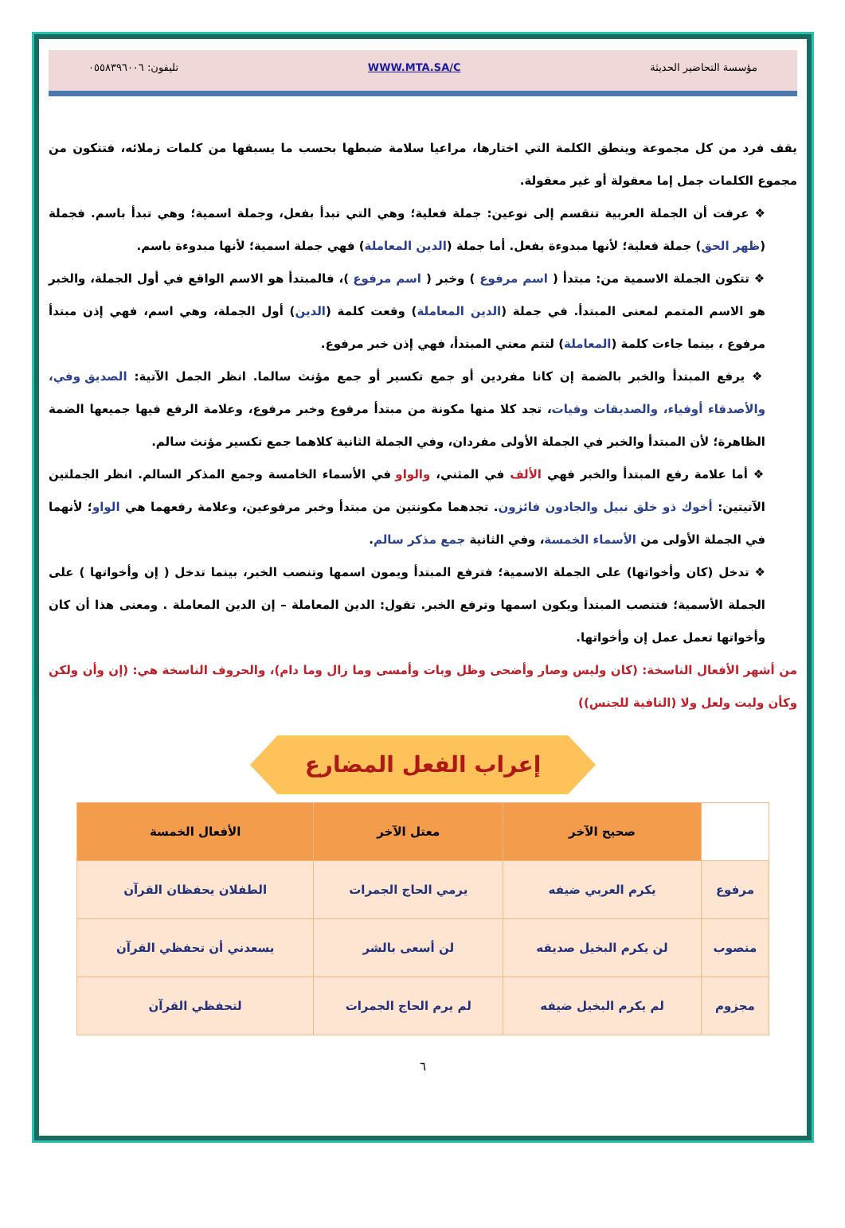مؤسسة التحاضير الحديثة WWW.MTA.SA/C تليفون: ٠٥٥٨٣٩٦٠٠٦
يقف فرد من كل مجموعة وينطق الكلمة التي اختارها، مراعيا سلامة ضبطها بحسب ما يسبقها من كلمات زملائه، فتتكون من مجموع الكلمات جمل إما معقولة أو غير معقولة.
❖ عرفت أن الجملة العربية تنقسم إلى نوعين: جملة فعلية؛ وهي التي تبدأ بفعل، وجملة اسمية؛ وهي تبدأ باسم. فجملة (ظهر الحق) جملة فعلية؛ لأنها مبدوءة بفعل. أما جملة (الدين المعاملة) فهي جملة اسمية؛ لأنها مبدوءة باسم.
❖ تتكون الجملة الاسمية من: مبتدأ ( اسم مرفوع ) وخبر ( اسم مرفوع )، فالمبتدأ هو الاسم الواقع في أول الجملة، والخبر هو الاسم المتمم لمعنى المبتدأ. في جملة (الدين المعاملة) وقعت كلمة (الدين) أول الجملة، وهي اسم، فهي إذن مبتدأ مرفوع ، بينما جاءت كلمة (المعاملة) لتتم معني المبتدأ، فهي إذن خبر مرفوع.
❖ يرفع المبتدأ والخبر بالضمة إن كانا مفردين أو جمع تكسير أو جمع مؤنث سالما. انظر الجمل الآتية: الصديق وفي، والأصدقاء أوفياء، والصديقات وفيات، تجد كلا منها مكونة من مبتدأ مرفوع وخبر مرفوع، وعلامة الرفع فيها جميعها الضمة الظاهرة؛ لأن المبتدأ والخبر في الجملة الأولى مفردان، وفي الجملة الثانية كلاهما جمع تكسير مؤنث سالم.
❖ أما علامة رفع المبتدأ والخبر فهي الألف في المثني، والواو في الأسماء الخامسة وجمع المذكر السالم. انظر الجملتين الآتيتين: أخوك ذو خلق نبيل والجادون فائزون. تجدهما مكونتين من مبتدأ وخبر مرفوعين، وعلامة رفعهما هي الواو؛ لأنهما في الجملة الأولى من الأسماء الخمسة، وفي الثانية جمع مذكر سالم.
❖ تدخل (كان وأخواتها) على الجملة الاسمية؛ فترفع المبتدأ ويمون اسمها وتنصب الخبر، بينما تدخل ( إن وأخواتها ) على الجملة الأسمية؛ فتنصب المبتدأ ويكون اسمها وترفع الخبر. تقول: الدين المعاملة – إن الدين المعاملة . ومعنى هذا أن كان وأخواتها تعمل عمل إن وأخواتها.
من أشهر الأفعال الناسخة: (كان وليس وصار وأضحى وظل وبات وأمسى وما زال وما دام)، والحروف الناسخة هي: (إن وأن ولكن وكأن وليت ولعل ولا (النافية للجنس))
إعراب الفعل المضارع
| | صحيح الآخر | معتل الآخر | الأفعال الخمسة |
| --- | --- | --- | --- |
| مرفوع | يكرم العربي ضيفه | يرمي الحاج الجمرات | الطفلان يحفظان القرآن |
| منصوب | لن يكرم البخيل صديقه | لن أسعى بالشر | يسعدني أن تحفظي القرآن |
| مجزوم | لم يكرم البخيل ضيفه | لم يرم الحاج الجمرات | لتحفظي القرآن |
٦